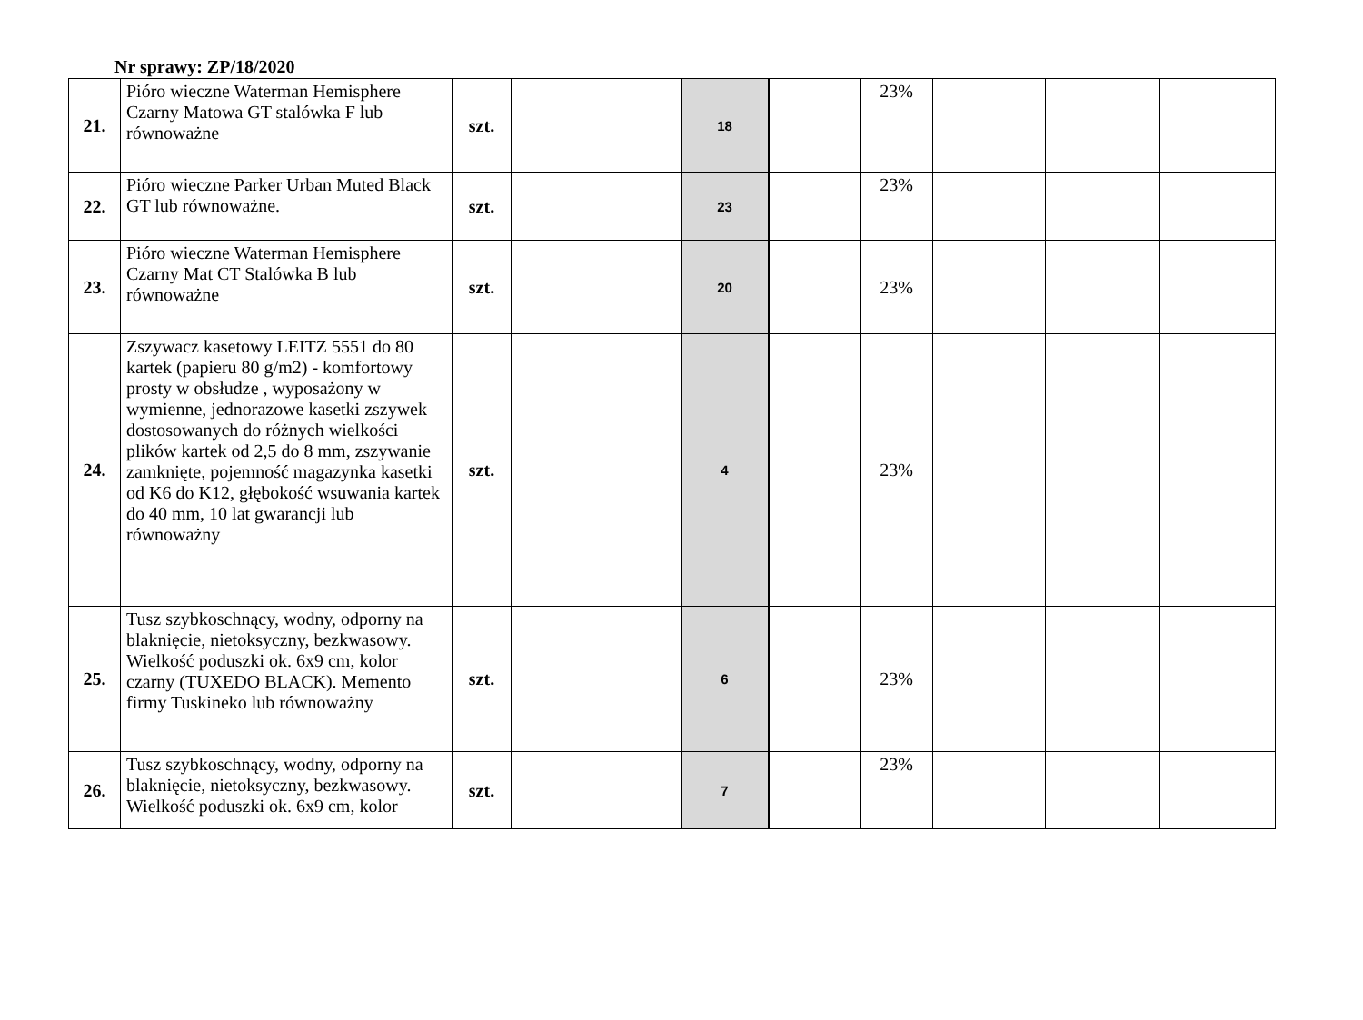Nr sprawy: ZP/18/2020
| 21. | Pióro wieczne Waterman Hemisphere Czarny Matowa GT stalówka F lub równoważne | szt. | | 18 | | 23% | | | |
| 22. | Pióro wieczne Parker Urban Muted Black GT lub równoważne. | szt. | | 23 | | 23% | | | |
| 23. | Pióro wieczne Waterman Hemisphere Czarny Mat CT Stalówka B lub równoważne | szt. | | 20 | | 23% | | | |
| 24. | Zszywacz kasetowy LEITZ 5551 do 80 kartek (papieru 80 g/m2) - komfortowy prosty w obsłudze , wyposażony w wymienne, jednorazowe kasetki zszywek dostosowanych do różnych wielkości plików kartek od 2,5 do 8 mm, zszywanie zamknięte, pojemność magazynka kasetki od K6 do K12, głębokość wsuwania kartek do 40 mm, 10 lat gwarancji lub równoważny | szt. | | 4 | | 23% | | | |
| 25. | Tusz szybkoschnący, wodny, odporny na blaknięcie, nietoksyczny, bezkwasowy. Wielkość poduszki ok. 6x9 cm, kolor czarny (TUXEDO BLACK). Memento firmy Tuskineko lub równoważny | szt. | | 6 | | 23% | | | |
| 26. | Tusz szybkoschnący, wodny, odporny na blaknięcie, nietoksyczny, bezkwasowy. Wielkość poduszki ok. 6x9 cm, kolor | szt. | | 7 | | 23% | | | |